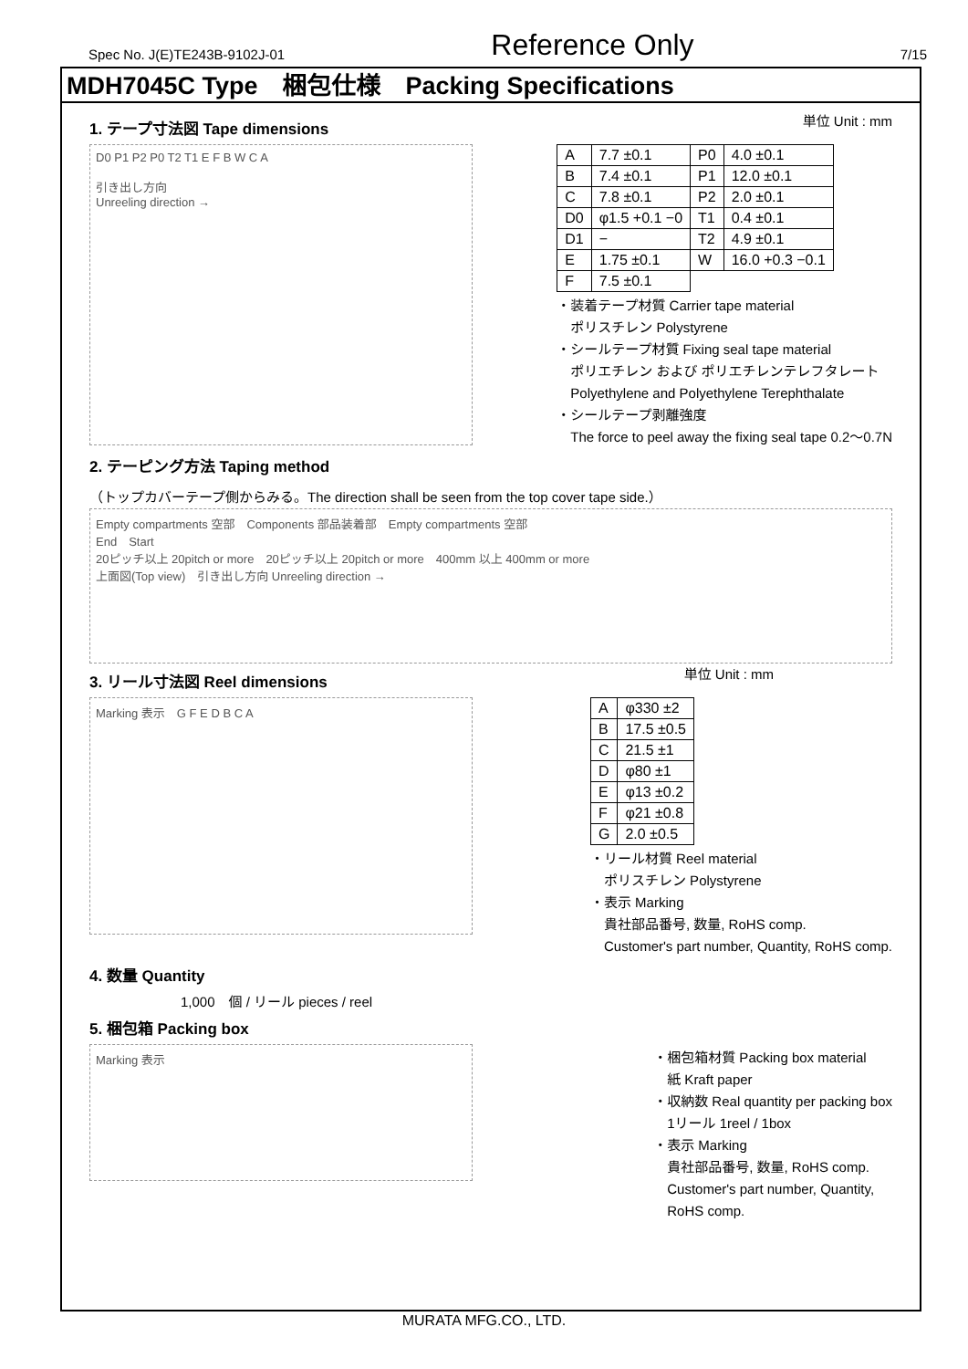Spec No. J(E)TE243B-9102J-01 Reference Only 7/15
MDH7045C Type　梱包仕様　Packing Specifications
1. テープ寸法図 Tape dimensions
単位 Unit : mm
D0 P1 P2 P0 T2 T1 E F B W C A
引き出し方向
Unreeling direction →
| A | 7.7 ±0.1 | P0 | 4.0 ±0.1 |
| B | 7.4 ±0.1 | P1 | 12.0 ±0.1 |
| C | 7.8 ±0.1 | P2 | 2.0 ±0.1 |
| D0 | φ1.5 +0.1 −0 | T1 | 0.4 ±0.1 |
| D1 | − | T2 | 4.9 ±0.1 |
| E | 1.75 ±0.1 | W | 16.0 +0.3 −0.1 |
| F | 7.5 ±0.1 | | |
・装着テープ材質 Carrier tape material
　ポリスチレン Polystyrene
・シールテープ材質 Fixing seal tape material
　ポリエチレン および ポリエチレンテレフタレート
　Polyethylene and Polyethylene Terephthalate
・シールテープ剥離強度
　The force to peel away the fixing seal tape 0.2〜0.7N
2. テーピング方法 Taping method
（トップカバーテープ側からみる。The direction shall be seen from the top cover tape side.）
Empty compartments 空部　Components 部品装着部　Empty compartments 空部
End　Start
20ピッチ以上 20pitch or more　20ピッチ以上 20pitch or more　400mm 以上 400mm or more
上面図(Top view)　引き出し方向 Unreeling direction →
3. リール寸法図 Reel dimensions
単位 Unit : mm
Marking 表示　G F E D B C A
| A | φ330 ±2 |
| B | 17.5 ±0.5 |
| C | 21.5 ±1 |
| D | φ80 ±1 |
| E | φ13 ±0.2 |
| F | φ21 ±0.8 |
| G | 2.0 ±0.5 |
・リール材質 Reel material
　ポリスチレン Polystyrene
・表示 Marking
　貴社部品番号, 数量, RoHS comp.
　Customer's part number, Quantity, RoHS comp.
4. 数量 Quantity
1,000　個 / リール pieces / reel
5. 梱包箱 Packing box
Marking 表示
・梱包箱材質 Packing box material
　紙 Kraft paper
・収納数 Real quantity per packing box
　1リール 1reel / 1box
・表示 Marking
　貴社部品番号, 数量, RoHS comp.
　Customer's part number, Quantity,
　RoHS comp.
MURATA MFG.CO., LTD.